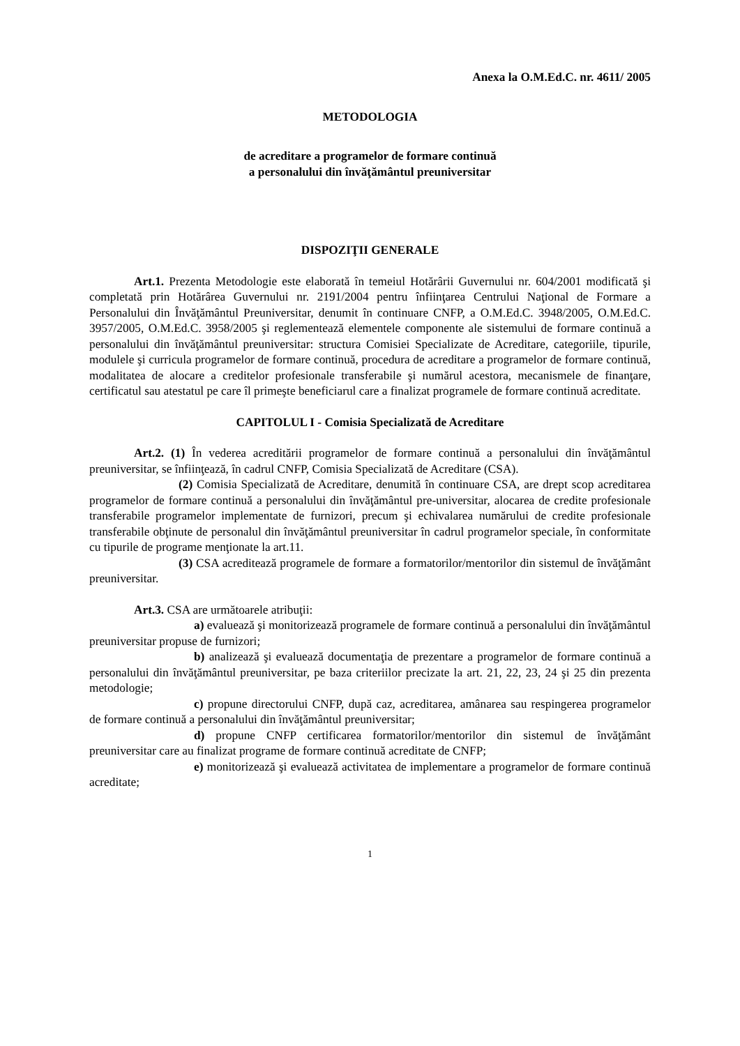Anexa la O.M.Ed.C. nr. 4611/ 2005
METODOLOGIA
de acreditare a programelor de formare continuă
a personalului din învăţământul preuniversitar
DISPOZIŢII GENERALE
Art.1. Prezenta Metodologie este elaborată în temeiul Hotărârii Guvernului nr. 604/2001 modificată şi completată prin Hotărârea Guvernului nr. 2191/2004 pentru înfiinţarea Centrului Naţional de Formare a Personalului din Învăţământul Preuniversitar, denumit în continuare CNFP, a O.M.Ed.C. 3948/2005, O.M.Ed.C. 3957/2005, O.M.Ed.C. 3958/2005 şi reglementează elementele componente ale sistemului de formare continuă a personalului din învăţământul preuniversitar: structura Comisiei Specializate de Acreditare, categoriile, tipurile, modulele şi curricula programelor de formare continuă, procedura de acreditare a programelor de formare continuă, modalitatea de alocare a creditelor profesionale transferabile şi numărul acestora, mecanismele de finanţare, certificatul sau atestatul pe care îl primeşte beneficiarul care a finalizat programele de formare continuă acreditate.
CAPITOLUL I - Comisia Specializată de Acreditare
Art.2. (1) În vederea acreditării programelor de formare continuă a personalului din învăţământul preuniversitar, se înfiinţează, în cadrul CNFP, Comisia Specializată de Acreditare (CSA).
(2) Comisia Specializată de Acreditare, denumită în continuare CSA, are drept scop acreditarea programelor de formare continuă a personalului din învăţământul pre-universitar, alocarea de credite profesionale transferabile programelor implementate de furnizori, precum şi echivalarea numărului de credite profesionale transferabile obţinute de personalul din învăţământul preuniversitar în cadrul programelor speciale, în conformitate cu tipurile de programe menţionate la art.11.
(3) CSA acreditează programele de formare a formatorilor/mentorilor din sistemul de învăţământ preuniversitar.
Art.3. CSA are următoarele atribuţii:
a) evaluează şi monitorizează programele de formare continuă a personalului din învăţământul preuniversitar propuse de furnizori;
b) analizează şi evaluează documentaţia de prezentare a programelor de formare continuă a personalului din învăţământul preuniversitar, pe baza criteriilor precizate la art. 21, 22, 23, 24 şi 25 din prezenta metodologie;
c) propune directorului CNFP, după caz, acreditarea, amânarea sau respingerea programelor de formare continuă a personalului din învăţământul preuniversitar;
d) propune CNFP certificarea formatorilor/mentorilor din sistemul de învăţământ preuniversitar care au finalizat programe de formare continuă acreditate de CNFP;
e) monitorizează şi evaluează activitatea de implementare a programelor de formare continuă acreditate;
1